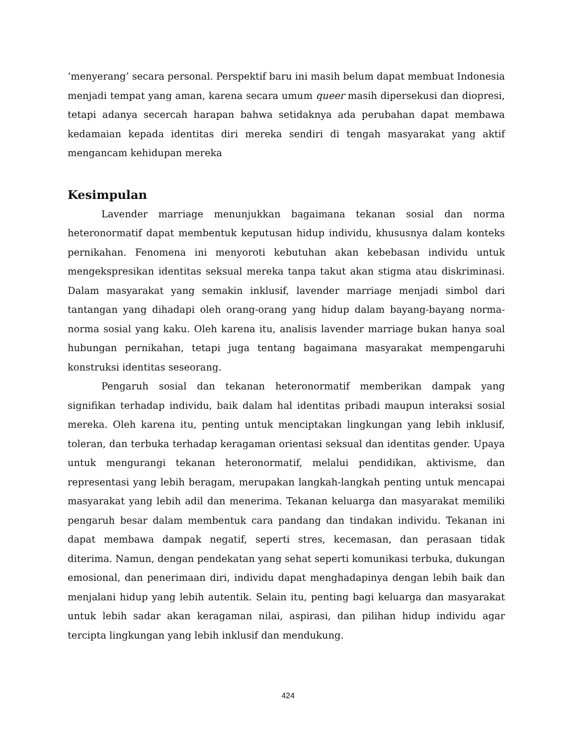‘menyerang’ secara personal. Perspektif baru ini masih belum dapat membuat Indonesia menjadi tempat yang aman, karena secara umum queer masih dipersekusi dan diopresi, tetapi adanya secercah harapan bahwa setidaknya ada perubahan dapat membawa kedamaian kepada identitas diri mereka sendiri di tengah masyarakat yang aktif mengancam kehidupan mereka
Kesimpulan
Lavender marriage menunjukkan bagaimana tekanan sosial dan norma heteronormatif dapat membentuk keputusan hidup individu, khususnya dalam konteks pernikahan. Fenomena ini menyoroti kebutuhan akan kebebasan individu untuk mengekspresikan identitas seksual mereka tanpa takut akan stigma atau diskriminasi. Dalam masyarakat yang semakin inklusif, lavender marriage menjadi simbol dari tantangan yang dihadapi oleh orang-orang yang hidup dalam bayang-bayang norma-norma sosial yang kaku. Oleh karena itu, analisis lavender marriage bukan hanya soal hubungan pernikahan, tetapi juga tentang bagaimana masyarakat mempengaruhi konstruksi identitas seseorang.
Pengaruh sosial dan tekanan heteronormatif memberikan dampak yang signifikan terhadap individu, baik dalam hal identitas pribadi maupun interaksi sosial mereka. Oleh karena itu, penting untuk menciptakan lingkungan yang lebih inklusif, toleran, dan terbuka terhadap keragaman orientasi seksual dan identitas gender. Upaya untuk mengurangi tekanan heteronormatif, melalui pendidikan, aktivisme, dan representasi yang lebih beragam, merupakan langkah-langkah penting untuk mencapai masyarakat yang lebih adil dan menerima. Tekanan keluarga dan masyarakat memiliki pengaruh besar dalam membentuk cara pandang dan tindakan individu. Tekanan ini dapat membawa dampak negatif, seperti stres, kecemasan, dan perasaan tidak diterima. Namun, dengan pendekatan yang sehat seperti komunikasi terbuka, dukungan emosional, dan penerimaan diri, individu dapat menghadapinya dengan lebih baik dan menjalani hidup yang lebih autentik. Selain itu, penting bagi keluarga dan masyarakat untuk lebih sadar akan keragaman nilai, aspirasi, dan pilihan hidup individu agar tercipta lingkungan yang lebih inklusif dan mendukung.
424